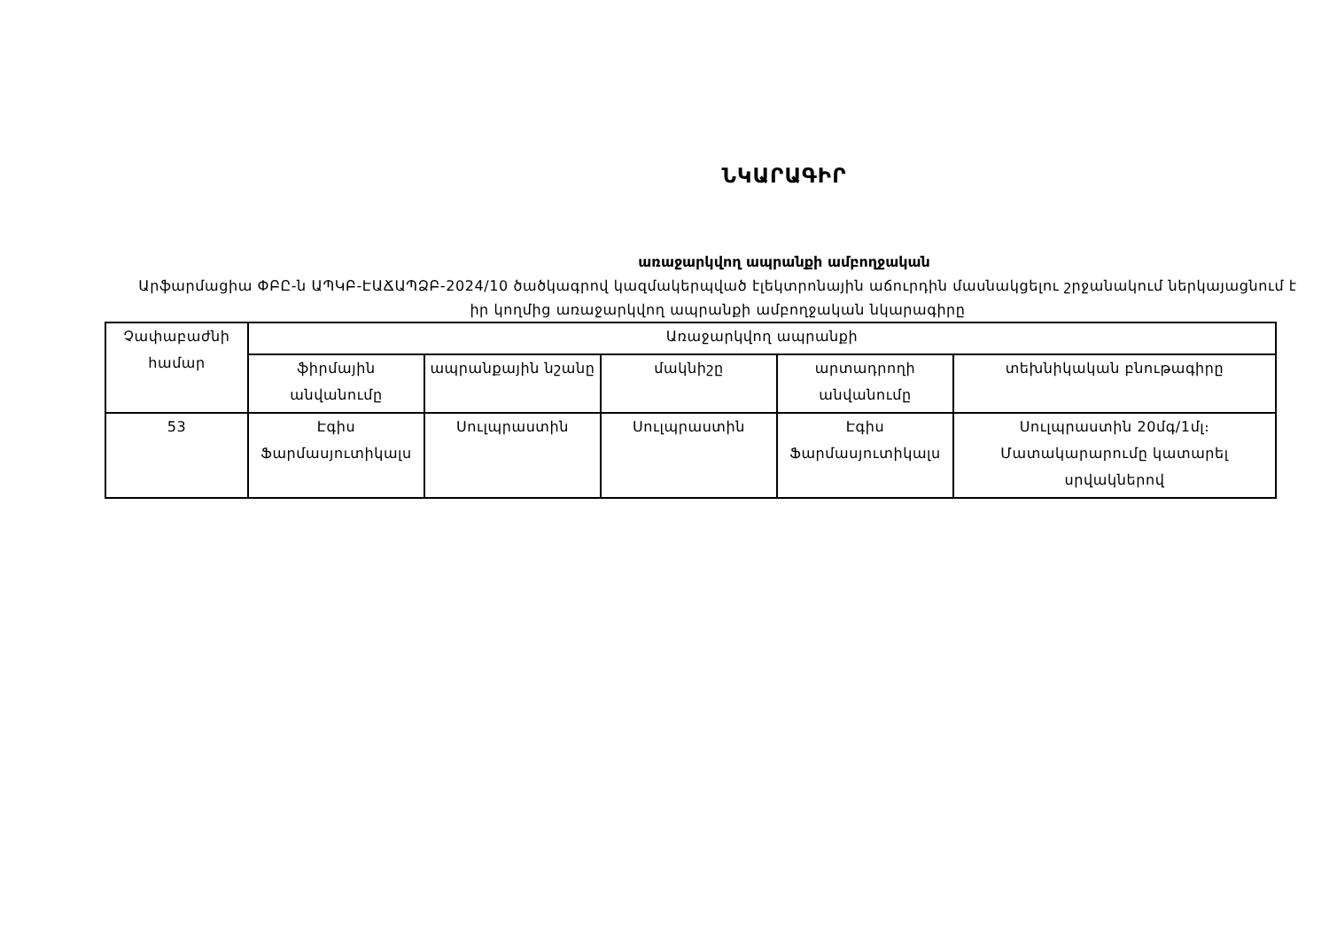ՆԿԱՐԱԳԻՐ
առաջարկվող ապրանքի ամբողջական
Արֆարմացիա ՓԲԸ-ն ԱՊԿԲ-ԷԱՃԱՊՁԲ-2024/10 ծածկագրով կազմակերպված էլեկտրոնային աճուրդին մասնակցելու շրջանակում ներկայացնում է իր կողմից առաջարկվող ապրանքի ամբողջական նկարագիրը
| Չափաբաժնի համար | Առաջարկվող ապրանքի | | | | |
| --- | --- | --- | --- | --- | --- |
| | ֆիրմային անվանումը | ապրանքային նշանը | մակնիշը | արտադրողի անվանումը | տեխնիկական բնութագիրը |
| 53 | Էգիս Ֆարմասյուտիկալս | Սուլպրաստին | Սուլպրաստին | Էգիս Ֆարմասյուտիկալս | Սուլպրաստին 20մգ/1մլ։ Մատակարարումը կատարել սրվակներով |